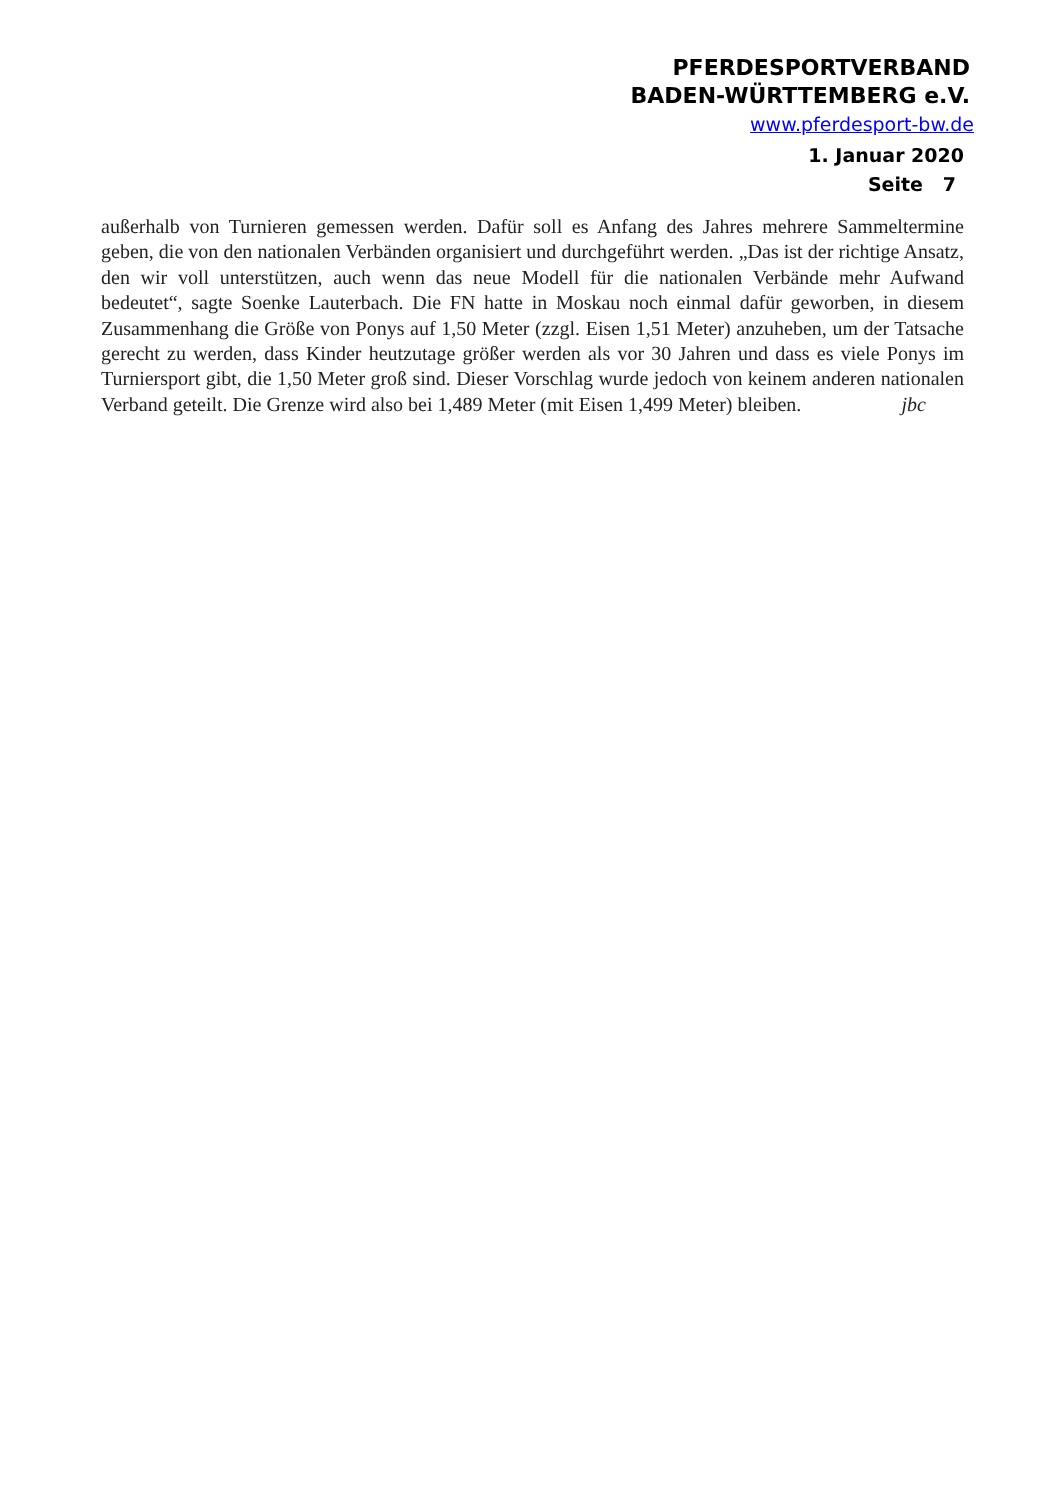PFERDESPORTVERBAND
BADEN-WÜRTTEMBERG e.V.
www.pferdesport-bw.de
1. Januar 2020
Seite 7
außerhalb von Turnieren gemessen werden. Dafür soll es Anfang des Jahres mehrere Sammeltermine geben, die von den nationalen Verbänden organisiert und durchgeführt werden. „Das ist der richtige Ansatz, den wir voll unterstützen, auch wenn das neue Modell für die nationalen Verbände mehr Aufwand bedeutet“, sagte Soenke Lauterbach. Die FN hatte in Moskau noch einmal dafür geworben, in diesem Zusammenhang die Größe von Ponys auf 1,50 Meter (zzgl. Eisen 1,51 Meter) anzuheben, um der Tatsache gerecht zu werden, dass Kinder heutzutage größer werden als vor 30 Jahren und dass es viele Ponys im Turniersport gibt, die 1,50 Meter groß sind. Dieser Vorschlag wurde jedoch von keinem anderen nationalen Verband geteilt. Die Grenze wird also bei 1,489 Meter (mit Eisen 1,499 Meter) bleiben. jbc